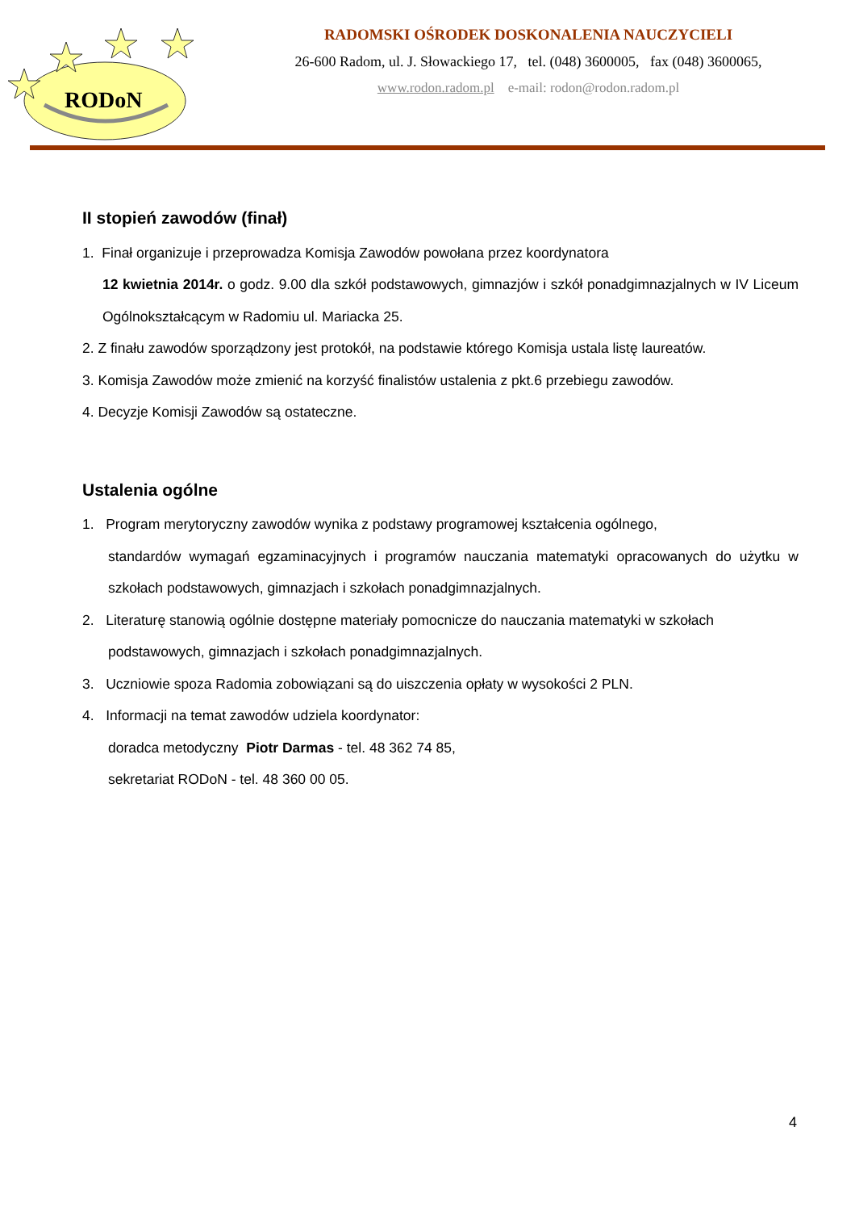RODoN
RADOMSKI OŚRODEK DOSKONALENIA NAUCZYCIELI
26-600 Radom, ul. J. Słowackiego 17, tel. (048) 3600005, fax (048) 3600065,
www.rodon.radom.pl e-mail: rodon@rodon.radom.pl
II stopień zawodów (finał)
1. Finał organizuje i przeprowadza Komisja Zawodów powołana przez koordynatora
12 kwietnia 2014r. o godz. 9.00 dla szkół podstawowych, gimnazjów i szkół ponadgimnazjalnych w IV Liceum Ogólnokształcącym w Radomiu ul. Mariacka 25.
2. Z finału zawodów sporządzony jest protokół, na podstawie którego Komisja ustala listę laureatów.
3. Komisja Zawodów może zmienić na korzyść finalistów ustalenia z pkt.6 przebiegu zawodów.
4. Decyzje Komisji Zawodów są ostateczne.
Ustalenia ogólne
1. Program merytoryczny zawodów wynika z podstawy programowej kształcenia ogólnego,
standardów wymagań egzaminacyjnych i programów nauczania matematyki opracowanych do użytku w szkołach podstawowych, gimnazjach i szkołach ponadgimnazjalnych.
2. Literaturę stanowią ogólnie dostępne materiały pomocnicze do nauczania matematyki w szkołach
podstawowych, gimnazjach i szkołach ponadgimnazjalnych.
3. Uczniowie spoza Radomia zobowiązani są do uiszczenia opłaty w wysokości 2 PLN.
4. Informacji na temat zawodów udziela koordynator:
doradca metodyczny Piotr Darmas - tel. 48 362 74 85,
sekretariat RODoN - tel. 48 360 00 05.
4